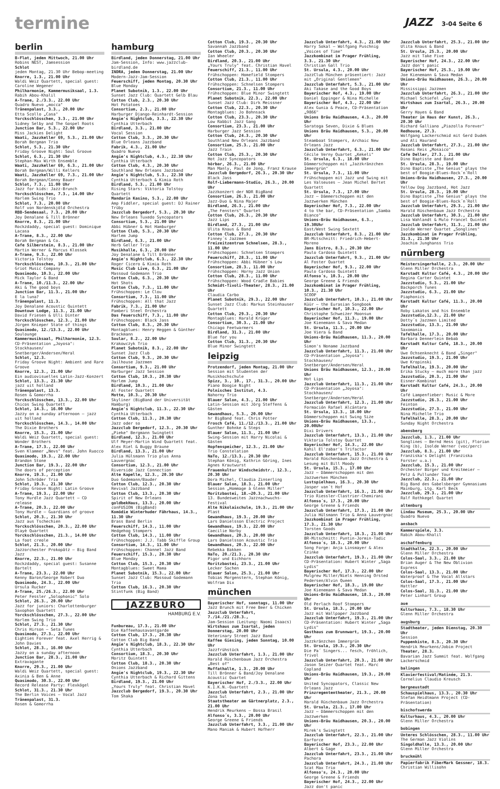termine
JAZZ 3-04 Seite 6
berlin
B-Flat, jeden Mittwoch, 21.00 Uhr
Robins NEST, Jamsession
Schlot
jeden Montag, 21.30 Uhr Bebop-meeting
Knorre, 1.3., 21.00 Uhr
Waldi Weiz Quartett, special guest: Caroline Wegener
Philharmonie, Kammermusiksaal, 1.3.
Rabih Abou-Khalil
A-Trane, 2./3.3., 22.00 Uhr
Quadro Nuevo „mocca"
Tränenpalast, 3.3., 20.00 Uhr
Etta Scollo „Casa"
Yorckschlösschen, 3.3., 21.00 Uhr
Sidney Selby and The Gospel Roots
Junction Bar, 5.3., 22.00 Uhr
Miss Jackies Delight
Waati, Jazzkeller 69, 5.3., 21.00 Uhr
Borah Bergman Trio
Schlot, 5.3., 21.30 Uhr
Friday Groove Night: Soul Groove
Schlot, 6.3., 21.30 Uhr
Stephan-Max Wirth Ensemble
Waati, Jazzkeller 69, 6.3., 21.00 Uhr
Borah Bergman/Willi Kellers
Waati, Jazzkeller 69, 7.3., 21.00 Uhr
Borah Bergman/Conny Bauer
Schlot, 7.3., 11.00 Uhr
Jazz for kids: Jazz-Brunch
Yorckschlösschen, 7.3., 14.00 Uhr
Harlem Swing Trio
Schlot, 7.3., 20.00 Uhr
Rolf von Nordenskjöld Orchestra
RBB-Sendesaal, 7.3., 20.00 Uhr
Joy Denalane & Till Brönner
Knorre, 8.3., 21.00 Uhr
Rockzdaddy, special guest: Dominique Lacasa
A-Trane, 8.3., 22.00 Uhr
Borah Bergman & Co.
Cafe Silberstein, 8.3., 21.00 Uhr
Martin Werner & Marcus Klossek
A-Trane, 9.3., 22.00 Uhr
Victoria Tolstoy
Yorckschlösschen, 10.3., 21.00 Uhr
Griot Music Company
Quasimodo, 10.3., 22.00 Uhr
Mick Taylor & Band
A-Trane, 10./11.3., 22.00 Uhr
Aki & The good boys
Junction Bar, 11.3., 21.00 Uhr
E la luna?
Tränenpalast, 11.3.
Joy Denalane Acoustic Quintett
Downtown Lodge, 11.3., 21.00 Uhr
David Friesen & Ulli Dinter
Yorckschlösschen, 12.3., 21.00 Uhr
Jürgen Knieper State of things
Quasimodo, 12./13.3., 22.00 Uhr
Soulounge
Kammermusiksaal, Philharmonie, 12.3.
CD-Präsentation „Joyosa": Stockhausen/ Snetberger/Andersen/Heral
Schlot, 12.3.
Friday Groove Night: Ambient and Rare Groove
Knorre, 12.3., 21.00 Uhr
Ein audiovisuelles Latin-Jazz-Konzert
Schlot, 13.3., 21.30 Uhr
jazz uit holland
Tränenpalast, 13.3.
Rosen & Gomorrha
Yorckschlösschen, 13.3., 22.00 Uhr
Chicos Swing Quartett
Schlot, 14.3., 16.00 Uhr
Jazzy on a sunday afternoon – jazz uit holland
Yorckschlösschen, 14.3., 14.00 Uhr
The Dixie Brothers
Knorre, 15.3., 21.00 Uhr
Waldi Weiz Quartett, special guest: Wonder Brothers
A-Trane, 17.3., 22.00 Uhr
Sven Klammer „Nevs" feat. John Ruocco
Quasimodo, 19.3., 22.00 Uhr
Brandon Stone
Junction Bar, 19.3., 22.00 Uhr
The doors of perception
Knorre, 19.3., 21.00 Uhr
John Schröder Trio
Schlot, 19.3., 21.30 Uhr
Friday Groove Night: Latin Groove
A-Trane, 19.3., 22.00 Uhr
Tony Hurdle Jazz Quartett – CD release
A-Trane, 20.3., 22.00 Uhr
Tony Hurdle – Guardians of groove
Schlot, 20.3., 21.30 Uhr
Jazz aus Tschechien
Yorckschlösschen, 20.3., 22.00 Uhr
Olayè Quartett
Yorckschlösschen, 21.3., 14.00 Uhr
La foot creole
Schlot, 21.3., 20.00 Uhr
Jazzorchester Prokopätz – Big Band Jazz
Knorre, 22.3., 21.00 Uhr
Rockzdaddy, special guest: Susanne Bartelt
A-Trane, 23.3., 22.00 Uhr
Kenny Baron/George Robert Duo
Quasimodo, 24.3., 22.00 Uhr
Ursula Rucker
A-Trane, 25./26.3., 22.00 Uhr
Peter Fessler „Solophonic" Solo
Schlot, 26.3., 20.00 Uhr
Jazz for juniors: Charlottenburger Saxophon Quartett
Yorckschlösschen, 27.3., 22.00 Uhr
Harlem Swing Trio
Schlot, 27.3., 21.30 Uhr
Chris Hirson – Seta Tunes
Quasimodo, 27.3., 22.00 Uhr
Eighties Forever feat. Axel Herrig & John Davies
Schlot, 28.3., 16.00 Uhr
Jazzy on a sunday afternoon
Junction Bar, 28.3., 21.00 Uhr
Extravagante
Knorre, 29.3., 21.00 Uhr
Waldi Weiz Quartett, special guest: Axinia & Ben & Anne
Quasimodo, 30.3., 22.00 Uhr
Record Release Party: Flexkögel
Schlot, 31.3., 21.30 Uhr
The Berlin Voices – Vocal Jazz
Tränenpalast, 31.3.
Rosen & Gomorrha
hamburg
Birdland, jeden Donnerstag, 21.00 Uhr
Jam-Session, Info: www.jazzclub-birdland.de
INDRA, jeden Donnerstag, 21.00 Uhr
Modern-Jazz-Jam-Session
Feuerschiff, jeden Montag, 20.30 Uhr
Blue Monday
Planet Subotnik, 1.3., 22.00 Uhr
Sunset Jazz Club: Quartett Gelb Blau
Cotton Club, 2.3., 20.30 Uhr
Hot Potatoes
Consortium, 2.3., 21.00 Uhr
Harburger Django-Reinhardt-Session
Angie's Nightclub, 3.3., 22.30 Uhr
Cynthia Utterbach
Birdland, 3.3., 21.00 Uhr
Vocal Session
Cotton Club, 3.3., 20.30 Uhr
Blue Orleans Jazzband
Fabrik, 4.3., 21.00 Uhr
Quadro Nuevo
Angie's Nightclub, 4.3., 22.30 Uhr
Cynthia Utterbach
Cotton Club, 4.3., 20.30 Uhr
Southland New Orleans Jazzband
Angie's Nightclub, 5.3., 22.30 Uhr
Cynthia Utterbach & Kimia Roth
Birdland, 5.3., 21.00 Uhr
Rising Stars: Viktoria Tolstoy Quartett
Mandarin Kasino, 5.3., 22.00 Uhr
Amp Fiddler, special guest: DJ Rainer Trüby
Jazzclub Bergedorf, 5.3., 20.30 Uhr
New Orleans Tuxedo Syncopators
Consortium, 5.3., 21.00 Uhr
Abbi Hübner & Hot Hamburger
Cotton Club, 5.3., 20.30 Uhr
Harlem Jump
Birdland, 6.3., 21.00 Uhr
Herb Geller Trio
Musikhalle, 6.3., 20.00 Uhr
Joy Denalane & Till Brönner
Angie's Nightclub, 6.3., 22.30 Uhr
Roger Cicero & Kimia Roth
Music Club Live, 6.3., 21.00 Uhr
Massoud Godemann Trio
Cotton Club, 6.3., 20.30 Uhr
Hot Shots
Cotton Club, 7.3., 11.00 Uhr
Frühschoppen: Le Clou
Consortium, 7.3., 11.00 Uhr
Frühschoppen: All that Jazz
Fabrik, 7.3., 21.00 Uhr
Pamberi Steel Orchestra
Das Feuerschiff, 7.3., 11.00 Uhr
Frühschoppen: Black Jass
Cotton Club, 8.3., 20.30 Uhr
Montagblues: Henry Heggen & Günther Brackmann
Soular, 8.2., 22.00 Uhr
Krakowczyk Trio
Planet Subotnik, 8.3., 22.00 Uhr
Sunset Jazz Club
Cotton Club, 9.3., 20.30 Uhr
Jailhouse Jazzmen
Consortium, 9.3., 21.00 Uhr
Harburger Jazz Session
Cotton Club, 10.3., 20.30 Uhr
Harlem Jump
Birdland, 10.3., 21.00 Uhr
Al Foster Quartett
Motte, 10.3., 20.30 Uhr
Skyliner (BigBand der Universität Hamburg)
Angie's Nightclub, 11.3., 22.30 Uhr
Cynthia Utterbach
Cotton Club, 11.3., 20.30 Uhr
Jazz oder so
Jazzclub Bergedorf, 12.3., 20.30 Uhr
„Pieke" Bergmann Swingtett
Birdland, 12.3., 21.00 Uhr
Ulf Meyer-Martin Wind Quartett feat. Alex Riel & Buggy Braune
Birdland, 13.3., 21.00 Uhr
Julia Hülsmann Trio plus Anna Lauvergnac
Consortium, 12.3., 21.00 Uhr
Riverside Jazz Connection
Alte Kapelle, 12.3., 20.30 Uhr
Duo Godemann/Bauder
Cotton Club, 12.3., 20.30 Uhr
Revival Jazzband
Cotton Club, 13.3., 20.30 Uhr
Spirit of New Orleans
goldbekHaus, 13.3., 20.00 Uhr
conFUSION (BigBand)
Komödie Winterhuder Fährhaus, 14.3., 11.30 Uhr
Brass Band Berlin
Feuerschiff, 14.3., 11.00 Uhr
Hedgehog Stompers
Cotton Club, 14.3., 11.00 Uhr
Frühschoppen: J.J. Tabb Skiffle Group
Consortium, 14.3., 11.00 Uhr
Frühschoppen: Channel Jazz Band
Feuerschiff, 15.3., 20.30 Uhr
Blue Monday
Cotton Club, 15.3., 20.30 Uhr
Montagblues: Sweet Mama
Planet Subotnik, 15.3., 22.00 Uhr
Sunset Jazz Club: Massoud Godemann Trio
Cotton Club, 16.3., 20.30 Uhr
Stintfunk (Big Band)
JAZZBÜRO
HAMBURG E.V.
Funbureau, 17.3., 21.00 Uhr
Die Kaffeehausavantgarde
Cotton Club, 17.3., 20.30 Uhr
Cotton Club Big Band
Angie's Nightclub, 18.3., 22.30 Uhr
Cynthia Utterbach
Consortium, 18.3., 20.30 Uhr
Moritz Quintett
Cotton Club, 18.3., 20.30 Uhr
Onions Jazzband
Angie's Nightclub, 19.3., 22.30 Uhr
Cynthia Utterbach & Richard Gittens
Birdland, 19.3., 21.00 Uhr
„Yours Truly" feat. Christian Havel
Jazzclub Bergedorf, 19.3., 20.30 Uhr
Tom Shaka
Cotton Club, 19.3., 20.30 Uhr
Savannah Jazzband
Cotton Club, 20.3., 20.30 Uhr
Ian Wheeler
Birdland, 20.3., 21.00 Uhr
„Yours Truly" feat. Christian Havel
Feuerschiff, 21.3., 11.00 Uhr
Frühschoppen: Homefield Stompers
Cotton Club, 21.3., 11.00 Uhr
Frühschoppen: Schnelsen Stompers
Consortium, 21.3., 11.00 Uhr
Frühschoppen: Blue Minor Swingtett
Planet Subotnik, 22.3., 22.00 Uhr
Sunset Jazz Club: Dirk Meissner
Cotton Club, 22.3., 20.30 Uhr
Montagblues: Jo Bohnsack
Cotton Club, 23.3., 20.30 Uhr
Low Rabbit Jazz Gang
Consortium, 23.3., 21.00 Uhr
Harburger Jazz Session
Cotton Club, 24.3., 20.30 Uhr
Southland New Orleans Jazzband
Consortium, 25.3., 21.00 Uhr
Jazz Train
Cotton Club, 25.3., 20.30 Uhr
Hot Jazz Syncopators
hörbar, 26.3., 21.00 Uhr
Man Manly, Paul de Jong, Franz Krause
Jazzclub Bergedorf, 26.3., 20.30 Uhr
Black Jass
Rolf-Liebermann-Studio, 26.3., 20.00 Uhr
Jazzkonzert der NDR BigBand
Consortium, 26.3., 21.00 Uhr
Jazz-Duo & Nina Majer
Birdland, 26.3., 21.00 Uhr
„The Fensters" Quartet
Cotton Club, 26.3., 20.30 Uhr
Jazz Lips
Birdland, 27.3., 21.00 Uhr
Ulita Knaus & Band
Cotton Club, 27.3., 20.30 Uhr
Finney´s Jazzmen
Freizeitzentrum Schnelsen, 28.3., 11.00 Uhr
Frühschoppen: Schnelsen Stompers
Feuerschiff, 28.3., 11.00 Uhr
Frühschoppen: Abbi Hübner´s Low
Consortium, 28.3., 11.00 Uhr
Frühschoppen: Horny Jazz Union
Cotton Club, 28.3., 11.00 Uhr
Frühschoppen: Wood Cradle Babies
Schmidt-Tivoli-Theater, 28.3., 21.00 Uhr
Claudia Carbo
Planet Subotnik, 29.3., 22.00 Uhr
Sunset Jazz Club: Markus Steinhauser Quartett
Cotton Club, 29.3., 20.30 Uhr
Montagblues: Harald Krüger
Consortium, 30.3., 21.00 Uhr
Chicago Feetwarmers
Birdland, 31.3., 21.00 Uhr
Blue for you
Cotton Club, 31.3., 20.30 Uhr
Blue Minor Swingtett
leipzig
Protzendorf, jeden Montag, 21.00 Uhr
Session mit Studenten der Musikhochschule
Spizz, 3., 10., 17., 31.3., 20.00 Uhr
Piano Boogie Night
Polnisches Institut, 4.3.
Nahorny Trio
Blauer Salon, 4.3., 21.00 Uhr
Latin-Session mit Jörg Steffens & Gästen
Gewandhaus, 5.3., 20.00 Uhr
hr BigBand feat. Chris Potter
Frosch Café, 11./12./13.3., 21.00 Uhr
Gunther Bohnke & Steps
Blauer Salon, 11.3., 21.00 Uhr
Swing-Session mit Harry Nicolai & Gästen
Hopfenspeicher, 12.3., 21.00 Uhr
Trio Constelation
NaTo, 12./13.3., 20.30 Uhr
Stephan König, Kathrin Göring, Ines Agnes Krautwurst
Frauenkultur Windscheidstr., 12.3., 20.30 Uhr
Dora Michel, Claudia Zinserling
Blauer Salon, 18.3., 21.00 Uhr
Session „Hommage à Glenn Miller"
Moritzbastei, 18.–20.3., 21.00 Uhr
13. Bundesweites Jazznachwuchs-Festival
Alte Nikolaischule, 19.3., 21.00 Uhr
Plast
Gewandhaus, 19.3., 20.00 Uhr
Lars Danielsson Electric Project
Gewandhaus, 19.3., 22.00 Uhr
Caecilie Norby
Gewandhaus, 20.3., 20.00 Uhr
Lars Danielsson Acoustic Trio
Gewandhaus, 20.3., 22.00 Uhr
Rebekka Bakken
NaTo, 20./21.3., 20.30 Uhr
Pigor und Eichhorn
Moritzbastei, 23.3., 21.00 Uhr
Lecker Sachen
Blauer Salon, 25.3., 21.00 Uhr
Tobias Morgenstern, Stephan König, Wolfram Dix
münchen
Bayerischer Hof, sonntags, 11.00 Uhr
Jazz Brunch mit Free Beer & Chicken
Jazzclub Unterfahrt, 7./14./21./28.3.,
Jam-Session (Leitung: Naomi Isaacs)
Wirtshaus zum Isartal, jeden Donnerstag, 20.00 Uhr
Veterinary Street Jazz Band
Kaffee Giesing, jeden Sonntag, 10.00 Uhr
Jazzfrühstück
Jazzclub Unterfahrt, 1.3., 21.00 Uhr
Harald Rüschenbaum Jazz Orchestra „Best of"
Muffathalle, 1.3., 20.00 Uhr
Till Brönner & Band/Joy Denalane Acoustic Quartet
Bayerischer Hof, 2./3.3., 22.00 Uhr
K.I.K.N.-Quartett
Jazzclub Unterfahrt, 2.3., 21.00 Uhr
Zona Sul
Staatstheater am Gärtnerplatz, 2.3., 21.00 Uhr
Hendrik Meurkens – Bossa Brasil
Alfonso´s, 3.3., 20.00 Uhr
George Greene & Friends
Jazzclub Unterfahrt, 3.3., 21.00 Uhr
Mano Maniak & Hubert Hofherr
Jazzclub Unterfahrt, 4.3., 21.00 Uhr
Harry Sokal – Wolfgang Puschnig „Voices of Time"
Jazzkombinat im Prager Frühling, 3.3., 21.30 Uhr
Christian Gall Trio
St. Ursula, 4.3., 20.00 Uhr
JazzClub München präsentiert: Jazz mit „Original Gentlemen"
Jazzclub Unterfahrt, 5.3., 21.00 Uhr
Aki Takase and the Good Boys
Bayerischer Hof, 4.3., 19.00 Uhr
Daniel Eppinger & Nina Michelle
Bayerischer Hof, 4.3., 22.00 Uhr
Alex Gunia & Peace, CD-Präsentation „9866"
Unions Bräu Haidhausen, 4.3., 20.00 Uhr
Saratoga Seven, Dixie & Blues
Unions Bräu Haidhausen, 5.3., 20.00 Uhr
Steamboat Stompers, Archaic New Orleans Jazz
Jazzclub Unterfahrt, 6.3., 21.00 Uhr
Cécile Verny Quartet „Kekeli"
St. Ursula, 6.3., 18.00 Uhr
Dämmerschoppen mit „Jazzkränzchen Immergrün"
St. Ursula, 7.3., 11.00 Uhr
Frühschoppen mit Jazz und Swing mit Les Valseuses – Jean Michel Bertet Quartett
St. Ursula, 7.3., 17.00 Uhr
Jazz – Dämmerschoppen mit den Jazzwerken München
Bayerischer Hof, 7.3., 22.00 Uhr
4 to the bar, CD-Präsentation „Samba Bianco"
Unions-Bräu Haidhausen, 6.3., 19.30Uhr
East/West Swing Sextett
Jazzclub Unterfahrt, 8.3., 21.00 Uhr
BR-Mitschnitt: Friedrich-Hebert-Moreno
Jans Bistro, 8.3., 20.30 Uhr
Paulo Cardoso Quintett
Jazzclub Unterfahrt, 9.3., 21.00 Uhr
Al Foster Quartet
Bayerischer Hof, 9.3., 22.00 Uhr
Paulo Cardoso Quintett
Alfonso´s, 10.3., 20.00 Uhr
George Greene & Friends
Jazzkombinat im Prager Frühling, 10.3., 21.30 Uhr
SCOOP
Jazzclub Unterfahrt, 10.3., 21.00 Uhr
Küür – the Eurasian Songbook
Bayerischer Hof, 10.3., 22.00 Uhr
Christophe Schweizer Moonsun
Bayerischer Hof, 11.3., 19.00 Uhr
Joe Kienemann & Sava Medan
St. Ursula, 11.3., 20.00 Uhr
Joe Viera & Band
Unions-Bräu Haidhausen, 11.3., 20.00 Uhr
Simon's Noname Jazzband
Jazzclub Unterfahrt, 11.3., 21.00 Uhr
CD-Präsentation „Joyosa": Stockhausen/ Snetberger/Andersen/Heral
Unions Bräu Haidhausen, 12.3., 20.00 Uhr
Hot Lips
Jazzclub Unterfahrt, 11.3., 21.00 Uhr
CD-Präsentation „Joyosa": Stockhausen/ Snetberger/Andersen/Heral
Jazzclub Unterfahrt, 12.3., 21.00 Uhr
Formación Rafael Alcántara
St. Ursula, 13.3., 18.00 Uhr
Dämmerschoppen mit Swing Size
Unions-Bräu Haidhausen, 13.3., 20.00Uhr
Dixi Drivers
Jazzclub Unterfahrt, 13.3., 21.00 Uhr
Viktoria Tolstoy Quartet
Bayerischer Hof, 14.3., 22.00 Uhr
Kahil El'zabar's Trifactor
Jazzclub Unterfahrt, 15.3., 21.00 Uhr
Harald Rüschenbaum Jazz Orchestra & Lesung mit Bill Moody
St. Ursula, 15.3., 17.00 Uhr
Jazz – Dämmerschoppen mit den Jazzwerken München
Lustspielhaus, 16.3., 20.30 Uhr
Jasper van´t Hof
Jazzclub Unterfahrt, 16.3., 21.00 Uhr
Trio Riessler-Clastrier-Chemirani
Alfonso´s, 17.3., 20.00 Uhr
George Greene & Friends
Jazzclub Unterfahrt, 17.3., 21.00 Uhr
Julia Hülsmann Trio & Anna Lauvergnac
Jazzkombinat im Prager Frühling, 17.3., 21.30 Uhr
Torsten Goods
Jazzclub Unterfahrt, 18.3., 21.00 Uhr
BR-Mitschnitt: Puntin-Jormin-Tadic
Alfonso´s, 18.3., 20.00 Uhr
Song Forge: Anja Linsmayer & Alex Czinke
Jazzclub Unterfahrt, 19.3., 21.00 Uhr
CD-Präsentation: Hubert Winter „Saga Lydis"
Bayerischer Hof, 17.3., 22.00 Uhr
Mulgrew Miller/Niels Henning Orsted Pedersen/Alvin Queen
Bayerischer Hof, 18.3., 19.00 Uhr
Joe Kienemann & Sava Medan
Unions-Bräu Haidhausen, 18.3., 20.00 Uhr
Old Perlach Roof Stompers
St. Ursula, 18.3., 20.00 Uhr
Jazz mit Wallpaper Jazzband
Jazzclub Unterfahrt, 19.3., 21.00 Uhr
CD-Präsentation: Hubert Winter „Saga Lydis"
Gasthaus zum Brunnwart, 19.3., 20.00 Uhr
Jazzkränzchen Immergrün
St. Ursula, 19.3., 20.30 Uhr
Die Pa´ Singers... fesch, fröhlich, frivol
Jazzclub Unterfahrt, 20.3., 21.00 Uhr
Jason Seizer Quartet feat. Marc Copland
Unions-Bräu Haidhausen, 19.3., 20.00 Uhr
United Syncopators, Classic New Orleans Jazz
Prinzregententheater, 21.3., 20.00 Uhr
Harald Rüschenbaum Jazz Orchestra
St. Ursula, 21.3., 17.00 Uhr
Jazz – Dämmerschoppen mit den Jazzwerken
Unions-Bräu Haidhausen, 20.3., 20.00 Uhr
Mirek's Swingtett
Jazzclub Unterfahrt, 22.3., 21.00 Uhr
Earforce
Bayerischer Hof, 23.3., 22.00 Uhr
Albert & Gage
Jazzclub Unterfahrt, 23.3., 21.00 Uhr
Pachora
Jazzclub Unterfahrt, 24.3., 21.00 Uhr
Scat Max Trio
Alfonso's, 24.3., 20.00 Uhr
George Greene & Friends
Bayerischer Hof, 24.3., 22.00 Uhr
Jazz don't panic
Jazzclub Unterfahrt, 25.3., 21.00 Uhr
Ulita Knaus & Band
St. Ursula, 25.3., 20.00 Uhr
Jazz mit Take Five
Bayerischer Hof, 24.3., 22.00 Uhr
Jazz don't panic
Bayerischer Hof, 25.3., 19.00 Uhr
Joe Kienemann & Sava Medan
Unions-Bräu Haidhausen, 26.3., 20.00 Uhr
Mississippi Jazzmen
Jazzclub Unterfahrt, 26.3., 21.00 Uhr
Michael Schiefel „Gay"
Wirtshaus zum Isartal, 26.3., 20.00 Uhr
Gerry Hayes & Band
Theater im Haus der Kunst, 26.3., 20.30 Uhr
Richard Galliano „Piazolla Forever"
Redhouse, 27.3.
Wolfgang Lackerschmid mit Gerd Dudek und Ali Haurand
Jazzclub Unterfahrt, 27.3., 21.00 Uhr
Rosani Reis „Mosaico"
Cafe Deller, 27.3., 21.00 Uhr
Dino Baptiste and Band
St. Ursula, 28.3., 19.00 Uhr
Dino Baptiste „The Genius" plays the best of Boogie-Blues-Rock´n´Roll
Unions-Bräu Haidhausen, 27.3., 20.00 Uhr
Yellow Dog Jazzband, Hot Jazz
St. Ursula, 28.3., 19.00 Uhr
Dino Baptiste „The Genius" plays the best of Boogie-Blues-Rock´n´Roll
Jazzclub Unterfahrt, 29.3., 21.00 Uhr
Harald Rüschenbaum Jazz Orchestra
Jazzclub Unterfahrt, 30.3., 21.00 Uhr
Lisa Wahlandt & Mulo Francel Quintet
Jazzclub Unterfahrt, 31.3., 21.00 Uhr
Isolde Werner Quartet „Songlines"
Jazzkombinat im Prager Frühling, 31.3., 21.30 Uhr
Joachim Junghanss Trio
nürnberg
Meistersingerhalle, 2.3., 20.00 Uhr
Glenn Miller Orchestra
Karstadt Kultur Café, 4.3., 20.00 Uhr
Regina Carter Quintet
Jazzstudio, 5.3., 21.00 Uhr
Backporch Tunes
Jazzstudio, 6.3., 21.00 Uhr
Piaphonics
Karstadt Kultur Café, 11.3., 20.00 Uhr
Roby Lakatos and his Ensemble
Jazzstudio,12.3., 21.00 Uhr
Dotty´s Jazzmen Limited
Jazzstudio, 13.3., 21.00 Uhr
Saxomania
Tafelhalle, 17.3., 20.00 Uhr
Barbara Dennerlein Bebab
Karstadt Kultur Café, 18.3., 20.00 Uhr
Uwe Ochsenknecht & Band „Singer"
Jazzstudio, 19.3., 21.00 Uhr
Uwe Kropinski
Tafelhalle, 19.3., 20.00 Uhr
Erika Stucky – much more than jazz
Jazzstudio, 20.3., 21.00 Uhr
Eisner-Kombinat
Karstadt Kultur Café, 24.3., 20.00 Uhr
Café Lampenfieber: Music & More
Jazzstudio, 26.3., 21.00 Uhr
Feinton
Jazzstudio, 27.3., 21.00 Uhr
Nina Michelle Trio
Tafelhalle, 28.3., 20.00 Uhr
Sunday Night Orchestra
abensberg
Jazzclub, 1.3., 21.00 Uhr
Songlines – Bernd Hess (git), Florian King (b), Isolde Werner (voc/perc)
Jazzclub, 8.3., 21.00 Uhr
Franziska's Delight (Franziska Forster u.a.)
Jazzclub, 15.3., 21.00 Uhr
Orchester Bürger und Kreitmeier – Pelz & Pullunder Tour
Jazzclub, 22.3., 21.00 Uhr
Big Band des Gabelsberger Gymnasiums Mainburg, Ltg. Karl Beck
Jazzclub, 29.3., 21.00 Uhr
Ralf Rothkegel Quartet
altenburg
Lindau Museum, 25.3., 20.00 Uhr
Quadro Nuevo
ansbach
Kammerspiele, 3.3.
Rabih Abou-Khalil
aschaffenburg
Stadthalle, 22.3., 20.00 Uhr
Glenn Miller Orchestra
Colos-Saal, 3.3., 21.00 Uhr
Brian Auger & The New Oblivion Express
Colos-Saal, 13.3., 21.00 Uhr
Waterproof & The Vocal Allstars
Colos-Saal, 17.3., 21.00 Uhr
Hattler
Colos-Saal, 31.3., 21.00 Uhr
Peter Linhart Group
aue
Kulturhaus, 7.3., 18.30 Uhr
Glenn Miller Orchestra
augsburg
Stadtheater, jeden Dienstag, 20.30 Uhr
Session
Puppenkiste, 8.3., 20.30 Uhr
Hendrik Meurkens/Jobim Project
Theater, 28.3.
Bavarian Jazz Summit feat. Wolfgang Lackerschmid
balingen
Klavierfestival/Matinée, 21.3.
Cornelius Claudio Kreusch
bergneustadt
Schauspielhaus, 13.3., 20.30 Uhr
Stefan Heidtmann Project (CD-Präsentation)
bischofswerda
Kulturhaus, 4.3., 20.00 Uhr
Glenn Miller Orchestra
bobingen
Unteres Schlösschen, 28.3., 11.00 Uhr
The German Jazz Violins
Singoldhalle, 13.3., 20.00 Uhr
Glenn Miller Orchestra
bruckmühl
Papierfabrik FiberMark Gessner, 18.3.
Christian Willisohn